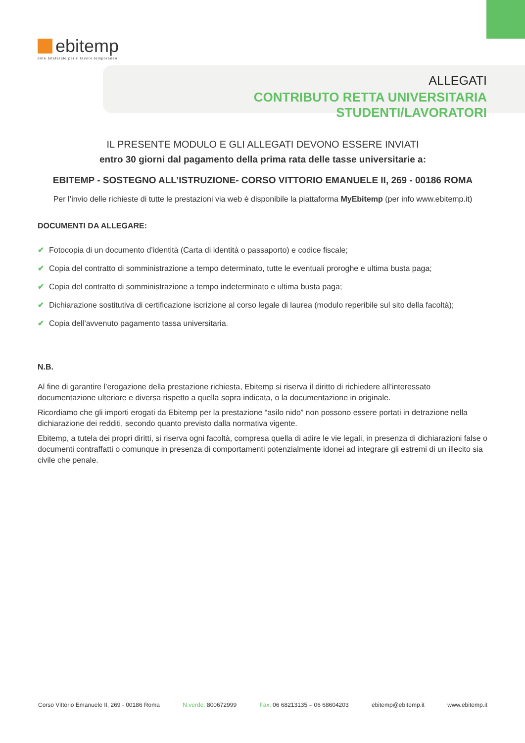ebitemp
ente bilaterale per il lavoro temporaneo
ALLEGATI
CONTRIBUTO RETTA UNIVERSITARIA STUDENTI/LAVORATORI
IL PRESENTE MODULO E GLI ALLEGATI DEVONO ESSERE INVIATI
entro 30 giorni dal pagamento della prima rata delle tasse universitarie a:
EBITEMP - SOSTEGNO ALL’ISTRUZIONE- CORSO VITTORIO EMANUELE II, 269 - 00186 ROMA
Per l’invio delle richieste di tutte le prestazioni via web è disponibile la piattaforma MyEbitemp (per info www.ebitemp.it)
DOCUMENTI DA ALLEGARE:
✔ Fotocopia di un documento d’identità (Carta di identità o passaporto) e codice fiscale;
✔ Copia del contratto di somministrazione a tempo determinato, tutte le eventuali proroghe e ultima busta paga;
✔ Copia del contratto di somministrazione a tempo indeterminato e ultima busta paga;
✔ Dichiarazione sostitutiva di certificazione iscrizione al corso legale di laurea (modulo reperibile sul sito della facoltà);
✔ Copia dell’avvenuto pagamento tassa universitaria.
N.B.
Al fine di garantire l’erogazione della prestazione richiesta, Ebitemp si riserva il diritto di richiedere all’interessato documentazione ulteriore e diversa rispetto a quella sopra indicata, o la documentazione in originale.
Ricordiamo che gli importi erogati da Ebitemp per la prestazione “asilo nido” non possono essere portati in detrazione nella dichiarazione dei redditi, secondo quanto previsto dalla normativa vigente.
Ebitemp, a tutela dei propri diritti, si riserva ogni facoltà, compresa quella di adire le vie legali, in presenza di dichiarazioni false o documenti contraffatti o comunque in presenza di comportamenti potenzialmente idonei ad integrare gli estremi di un illecito sia civile che penale.
Corso Vittorio Emanuele II, 269 - 00186 Roma N.verde: 800672999 Fax: 06 68213135 – 06 68604203 ebitemp@ebitemp.it www.ebitemp.it